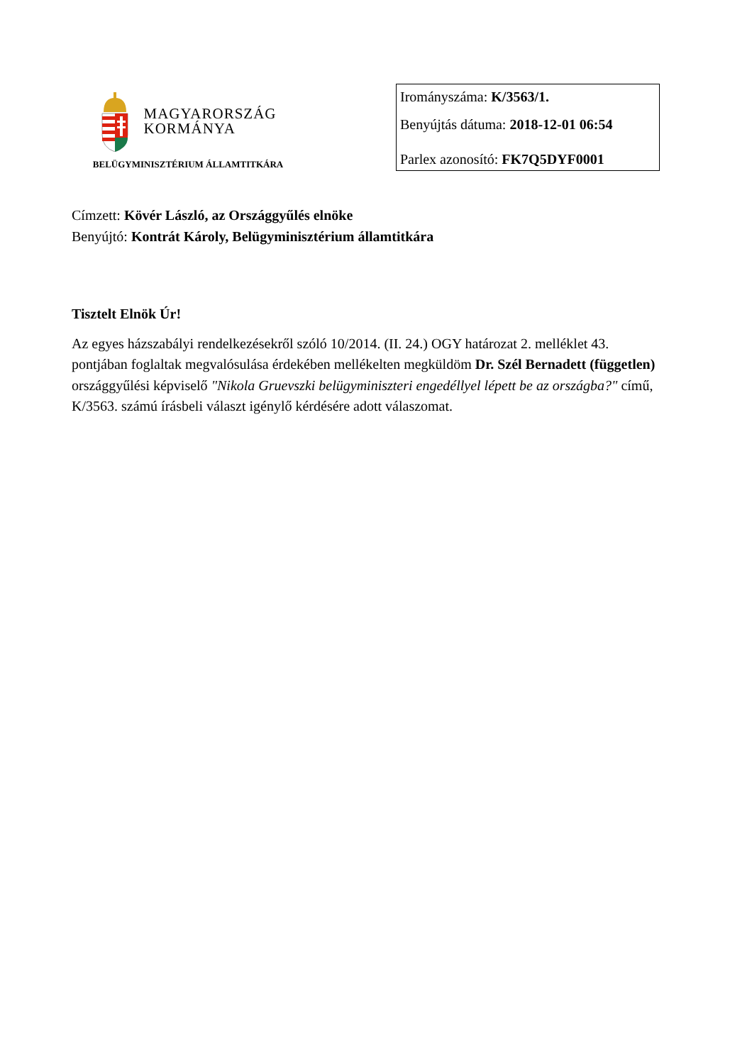MAGYARORSZÁG
KORMÁNYA
BELÜGYMINISZTÉRIUM ÁLLAMTITKÁRA
Irományszáma: K/3563/1.
Benyújtás dátuma: 2018-12-01 06:54
Parlex azonosító: FK7Q5DYF0001
Címzett: Kövér László, az Országgyűlés elnöke
Benyújtó: Kontrát Károly, Belügyminisztérium államtitkára
Tisztelt Elnök Úr!
Az egyes házszabályi rendelkezésekről szóló 10/2014. (II. 24.) OGY határozat 2. melléklet 43. pontjában foglaltak megvalósulása érdekében mellékelten megküldöm Dr. Szél Bernadett (független) országgyűlési képviselő "Nikola Gruevszki belügyminiszteri engedéllyel lépett be az országba?" című, K/3563. számú írásbeli választ igénylő kérdésére adott válaszomat.